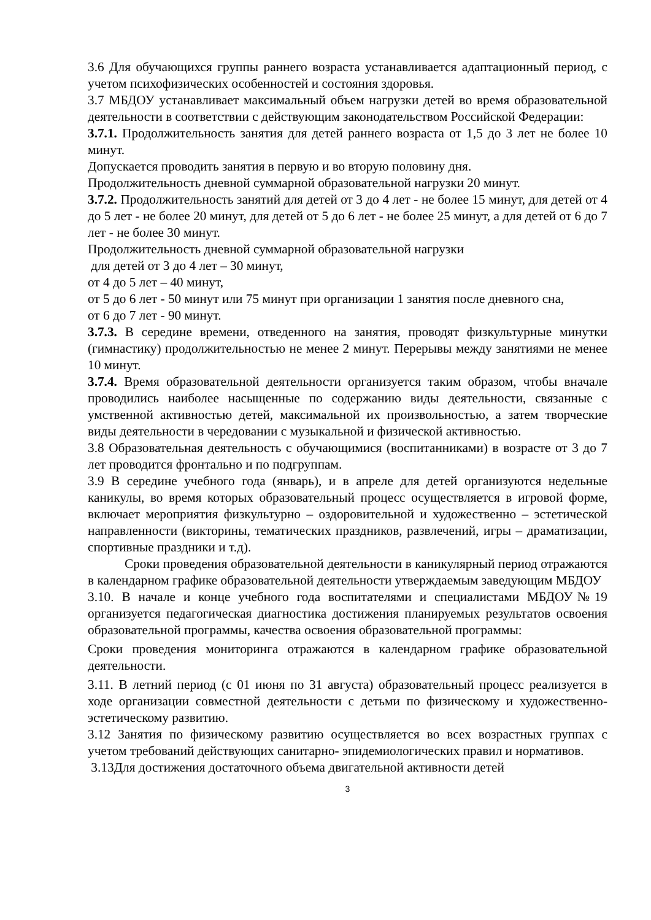3.6 Для обучающихся группы раннего возраста устанавливается адаптационный период, с учетом психофизических особенностей и состояния здоровья.
3.7 МБДОУ устанавливает максимальный объем нагрузки детей во время образовательной деятельности в соответствии с действующим законодательством Российской Федерации:
3.7.1. Продолжительность занятия для детей раннего возраста от 1,5 до 3 лет не более 10 минут.
Допускается проводить занятия в первую и во вторую половину дня.
Продолжительность дневной суммарной образовательной нагрузки 20 минут.
3.7.2. Продолжительность занятий для детей от 3 до 4 лет - не более 15 минут, для детей от 4 до 5 лет - не более 20 минут, для детей от 5 до 6 лет - не более 25 минут, а для детей от 6 до 7 лет - не более 30 минут.
Продолжительность дневной суммарной образовательной нагрузки
для детей от 3 до 4 лет – 30 минут,
от 4 до 5 лет – 40 минут,
от 5 до 6 лет - 50 минут или 75 минут при организации 1 занятия после дневного сна,
от 6 до 7 лет - 90 минут.
3.7.3. В середине времени, отведенного на занятия, проводят физкультурные минутки (гимнастику) продолжительностью не менее 2 минут. Перерывы между занятиями не менее 10 минут.
3.7.4. Время образовательной деятельности организуется таким образом, чтобы вначале проводились наиболее насыщенные по содержанию виды деятельности, связанные с умственной активностью детей, максимальной их произвольностью, а затем творческие виды деятельности в чередовании с музыкальной и физической активностью.
3.8 Образовательная деятельность с обучающимися (воспитанниками) в возрасте от 3 до 7 лет проводится фронтально и по подгруппам.
3.9 В середине учебного года (январь), и в апреле для детей организуются недельные каникулы, во время которых образовательный процесс осуществляется в игровой форме, включает мероприятия физкультурно – оздоровительной и художественно – эстетической направленности (викторины, тематических праздников, развлечений, игры – драматизации, спортивные праздники и т.д).
Сроки проведения образовательной деятельности в каникулярный период отражаются в календарном графике образовательной деятельности утверждаемым заведующим МБДОУ
3.10. В начале и конце учебного года воспитателями и специалистами МБДОУ№19 организуется педагогическая диагностика достижения планируемых результатов освоения образовательной программы, качества освоения образовательной программы:
Сроки проведения мониторинга отражаются в календарном графике образовательной деятельности.
3.11. В летний период (с 01 июня по 31 августа) образовательный процесс реализуется в ходе организации совместной деятельности с детьми по физическому и художественно- эстетическому развитию.
3.12 Занятия по физическому развитию осуществляется во всех возрастных группах с учетом требований действующих санитарно- эпидемиологических правил и нормативов.
3.13Для достижения достаточного объема двигательной активности детей
3